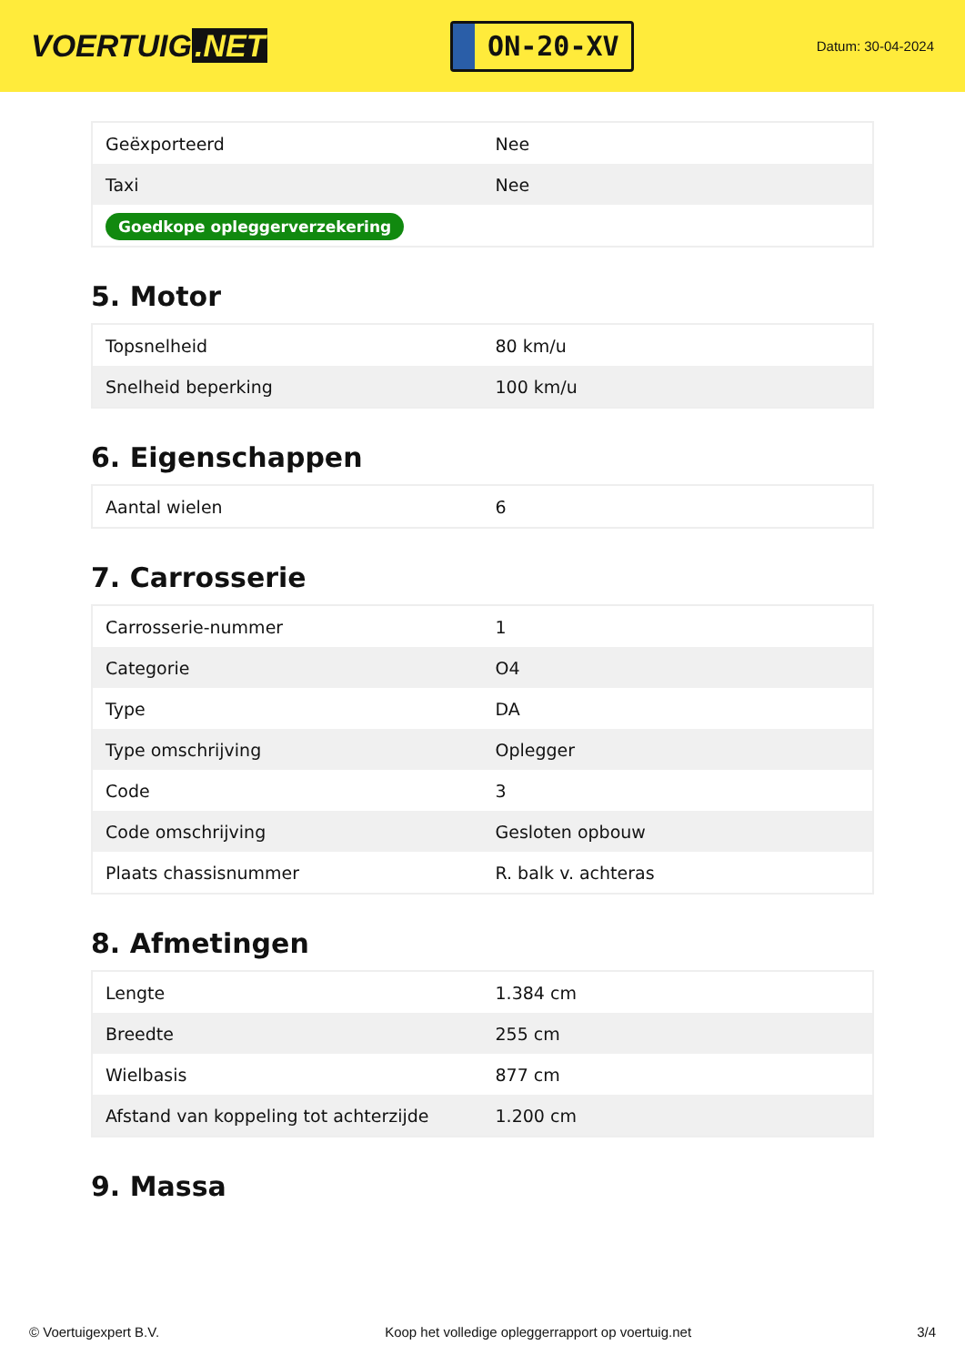VOERTUIG.NET
ON-20-XV
Datum: 30-04-2024
| Geëxporteerd | Nee |
| Taxi | Nee |
| Goedkope opleggerverzekering | |
5. Motor
| Topsnelheid | 80 km/u |
| Snelheid beperking | 100 km/u |
6. Eigenschappen
| Aantal wielen | 6 |
7. Carrosserie
| Carrosserie-nummer | 1 |
| Categorie | O4 |
| Type | DA |
| Type omschrijving | Oplegger |
| Code | 3 |
| Code omschrijving | Gesloten opbouw |
| Plaats chassisnummer | R. balk v. achteras |
8. Afmetingen
| Lengte | 1.384 cm |
| Breedte | 255 cm |
| Wielbasis | 877 cm |
| Afstand van koppeling tot achterzijde | 1.200 cm |
9. Massa
© Voertuigexpert B.V. Koop het volledige opleggerrapport op voertuig.net 3/4